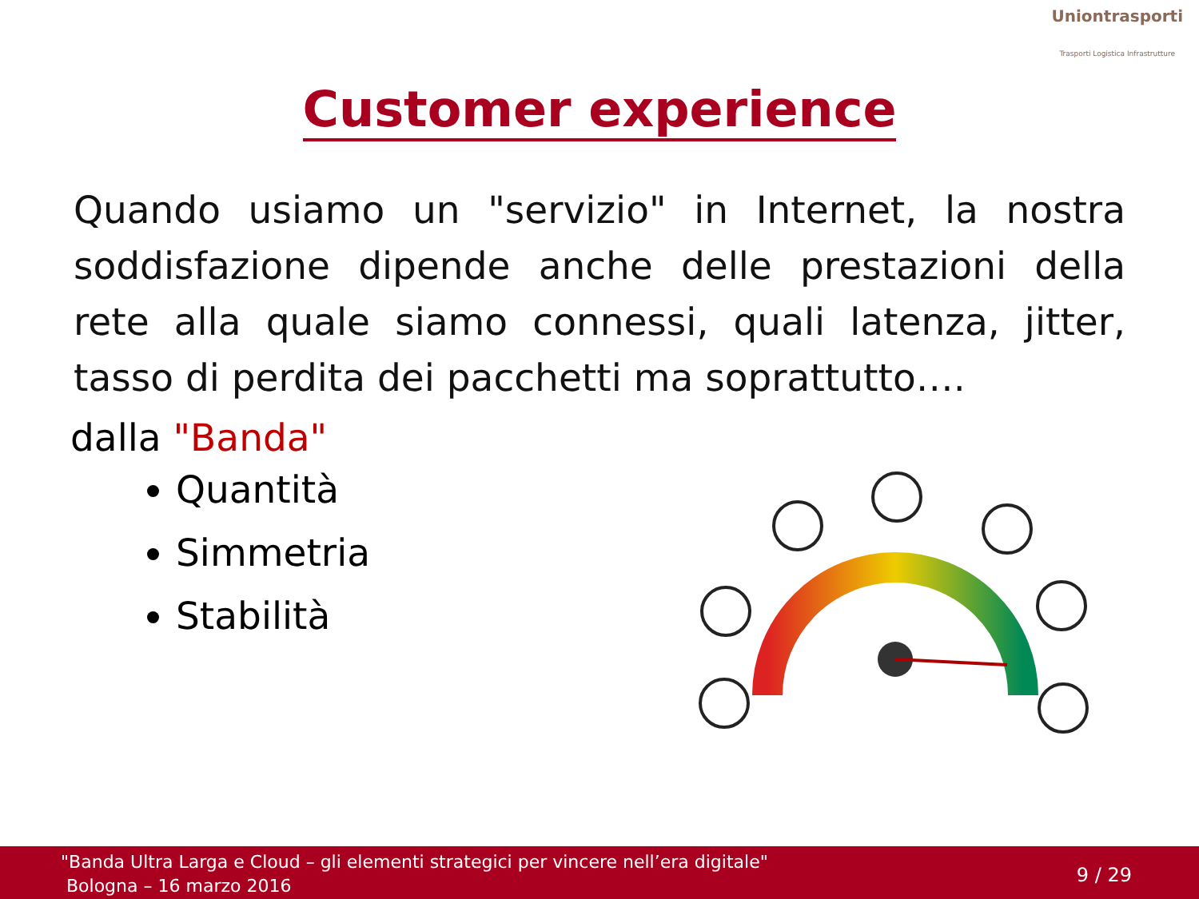Uniontrasporti
Trasporti Logistica Infrastrutture
Customer experience
Quando usiamo un "servizio" in Internet, la nostra soddisfazione dipende anche delle prestazioni della rete alla quale siamo connessi, quali latenza, jitter, tasso di perdita dei pacchetti ma soprattutto….
dalla "Banda"
Quantità
Simmetria
Stabilità
"Banda Ultra Larga e Cloud – gli elementi strategici per vincere nell’era digitale"
Bologna – 16 marzo 2016
9 / 29